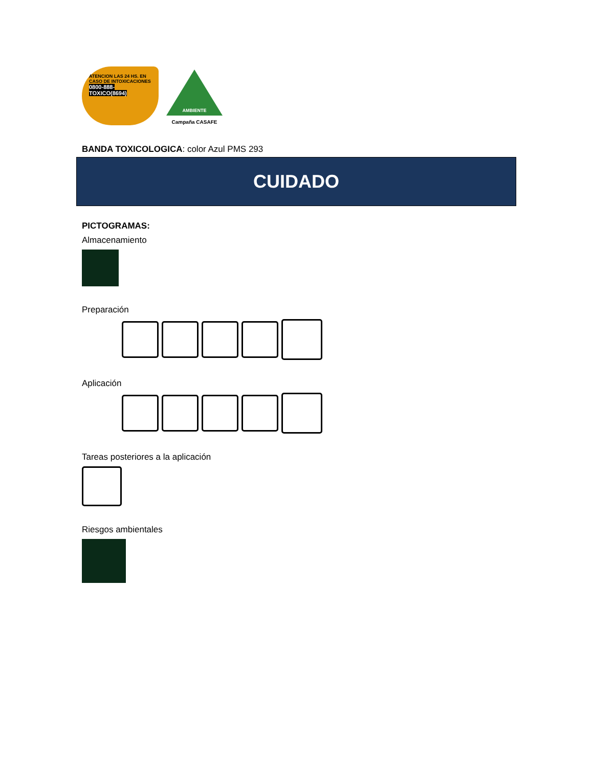ATENCION LAS 24 HS. EN CASO DE INTOXICACIONES
0800-888-TOXICO(8694)
AMBIENTE
Campaña CASAFE
BANDA TOXICOLOGICA: color Azul PMS 293
CUIDADO
PICTOGRAMAS:
Almacenamiento
Preparación
Aplicación
Tareas posteriores a la aplicación
Riesgos ambientales